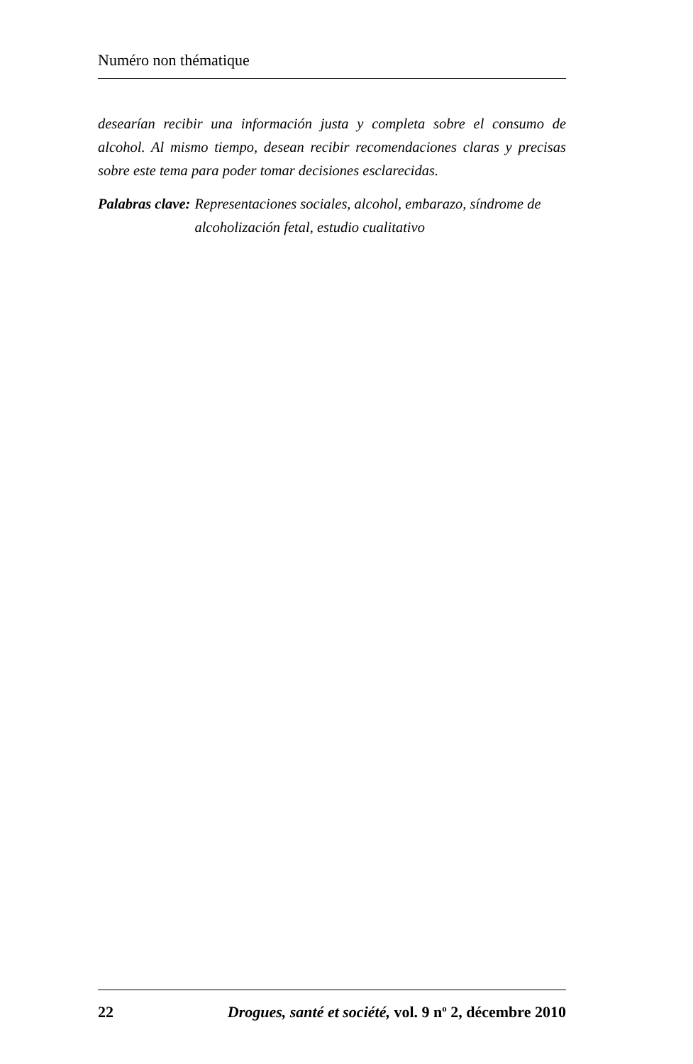Numéro non thématique
desearían recibir una información justa y completa sobre el consumo de alcohol. Al mismo tiempo, desean recibir recomendaciones claras y precisas sobre este tema para poder tomar decisiones esclarecidas.
Palabras clave: Representaciones sociales, alcohol, embarazo, síndrome de alcoholización fetal, estudio cualitativo
22 Drogues, santé et société, vol. 9 n<sup>o</sup> 2, décembre 2010